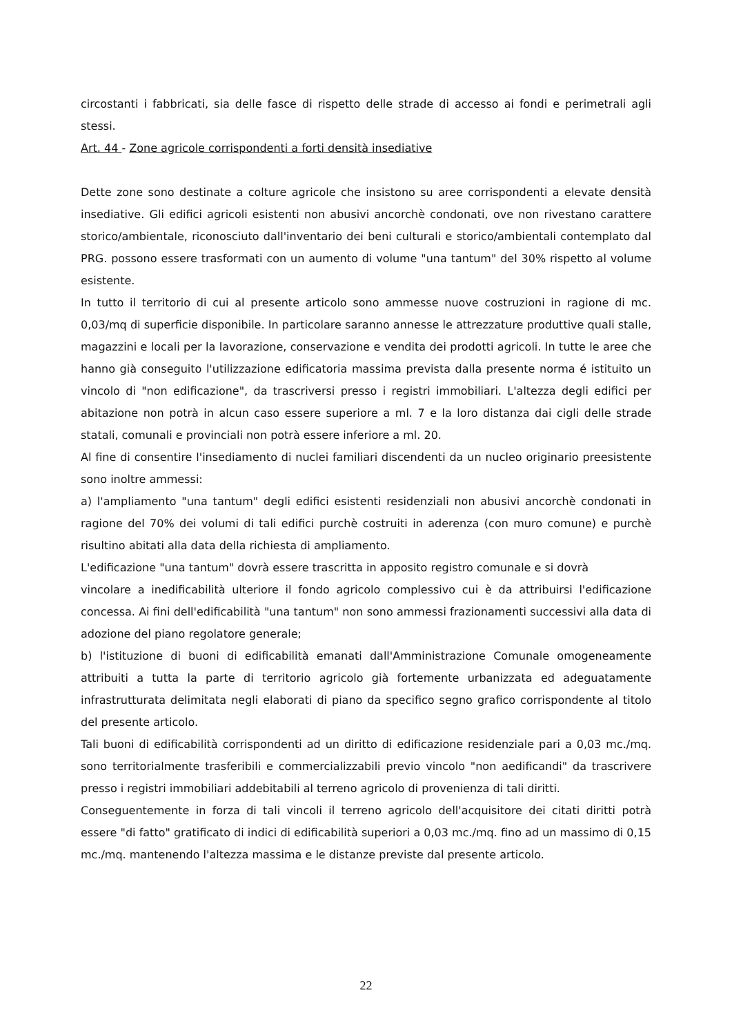circostanti i fabbricati, sia delle fasce di rispetto delle strade di accesso ai fondi e perimetrali agli stessi.
Art. 44 - Zone agricole corrispondenti a forti densità insediative
Dette zone sono destinate a colture agricole che insistono su aree corrispondenti a elevate densità insediative. Gli edifici agricoli esistenti non abusivi ancorchè condonati, ove non rivestano carattere storico/ambientale, riconosciuto dall'inventario dei beni culturali e storico/ambientali contemplato dal PRG. possono essere trasformati con un aumento di volume "una tantum" del 30% rispetto al volume esistente.
In tutto il territorio di cui al presente articolo sono ammesse nuove costruzioni in ragione di mc. 0,03/mq di superficie disponibile. In particolare saranno annesse le attrezzature produttive quali stalle, magazzini e locali per la lavorazione, conservazione e vendita dei prodotti agricoli. In tutte le aree che hanno già conseguito l'utilizzazione edificatoria massima prevista dalla presente norma é istituito un vincolo di "non edificazione", da trascriversi presso i registri immobiliari. L'altezza degli edifici per abitazione non potrà in alcun caso essere superiore a ml. 7 e la loro distanza dai cigli delle strade statali, comunali e provinciali non potrà essere inferiore a ml. 20.
Al fine di consentire l'insediamento di nuclei familiari discendenti da un nucleo originario preesistente sono inoltre ammessi:
a) l'ampliamento "una tantum" degli edifici esistenti residenziali non abusivi ancorchè condonati in ragione del 70% dei volumi di tali edifici purchè costruiti in aderenza (con muro comune) e purchè risultino abitati alla data della richiesta di ampliamento.
L'edificazione "una tantum" dovrà essere trascritta in apposito registro comunale e si dovrà
vincolare a inedificabilità ulteriore il fondo agricolo complessivo cui è da attribuirsi l'edificazione concessa. Ai fini dell'edificabilità "una tantum" non sono ammessi frazionamenti successivi alla data di adozione del piano regolatore generale;
b) l'istituzione di buoni di edificabilità emanati dall'Amministrazione Comunale omogeneamente attribuiti a tutta la parte di territorio agricolo già fortemente urbanizzata ed adeguatamente infrastrutturata delimitata negli elaborati di piano da specifico segno grafico corrispondente al titolo del presente articolo.
Tali buoni di edificabilità corrispondenti ad un diritto di edificazione residenziale pari a 0,03 mc./mq. sono territorialmente trasferibili e commercializzabili previo vincolo "non aedificandi" da trascrivere presso i registri immobiliari addebitabili al terreno agricolo di provenienza di tali diritti.
Conseguentemente in forza di tali vincoli il terreno agricolo dell'acquisitore dei citati diritti potrà essere "di fatto" gratificato di indici di edificabilità superiori a 0,03 mc./mq. fino ad un massimo di 0,15 mc./mq. mantenendo l'altezza massima e le distanze previste dal presente articolo.
22